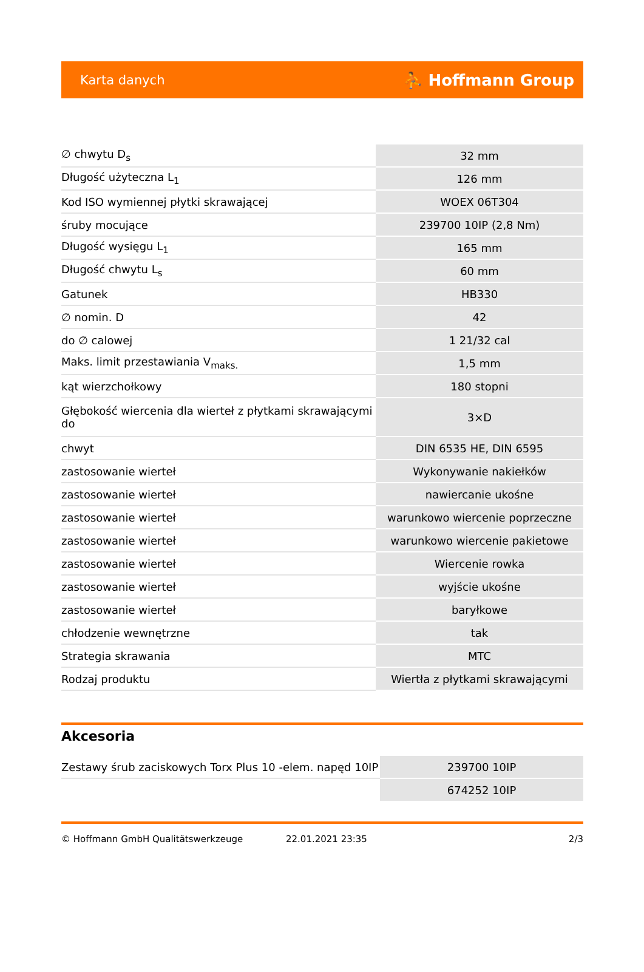Karta danych ⛹ Hoffmann Group
| ∅ chwytu D<sub>s</sub> | 32 mm |
| Długość użyteczna L<sub>1</sub> | 126 mm |
| Kod ISO wymiennej płytki skrawającej | WOEX 06T304 |
| śruby mocujące | 239700 10IP (2,8 Nm) |
| Długość wysięgu L<sub>1</sub> | 165 mm |
| Długość chwytu L<sub>s</sub> | 60 mm |
| Gatunek | HB330 |
| ∅ nomin. D | 42 |
| do ∅ calowej | 1 21/32 cal |
| Maks. limit przestawiania V<sub>maks.</sub> | 1,5 mm |
| kąt wierzchołkowy | 180 stopni |
| Głębokość wiercenia dla wierteł z płytkami skrawającymi do | 3×D |
| chwyt | DIN 6535 HE, DIN 6595 |
| zastosowanie wierteł | Wykonywanie nakiełków |
| zastosowanie wierteł | nawiercanie ukośne |
| zastosowanie wierteł | warunkowo wiercenie poprzeczne |
| zastosowanie wierteł | warunkowo wiercenie pakietowe |
| zastosowanie wierteł | Wiercenie rowka |
| zastosowanie wierteł | wyjście ukośne |
| zastosowanie wierteł | baryłkowe |
| chłodzenie wewnętrzne | tak |
| Strategia skrawania | MTC |
| Rodzaj produktu | Wiertła z płytkami skrawającymi |
Akcesoria
| Zestawy śrub zaciskowych Torx Plus 10 -elem. napęd 10IP | 239700 10IP |
| | 674252 10IP |
© Hoffmann GmbH Qualitätswerkzeuge 22.01.2021 23:35 2/3